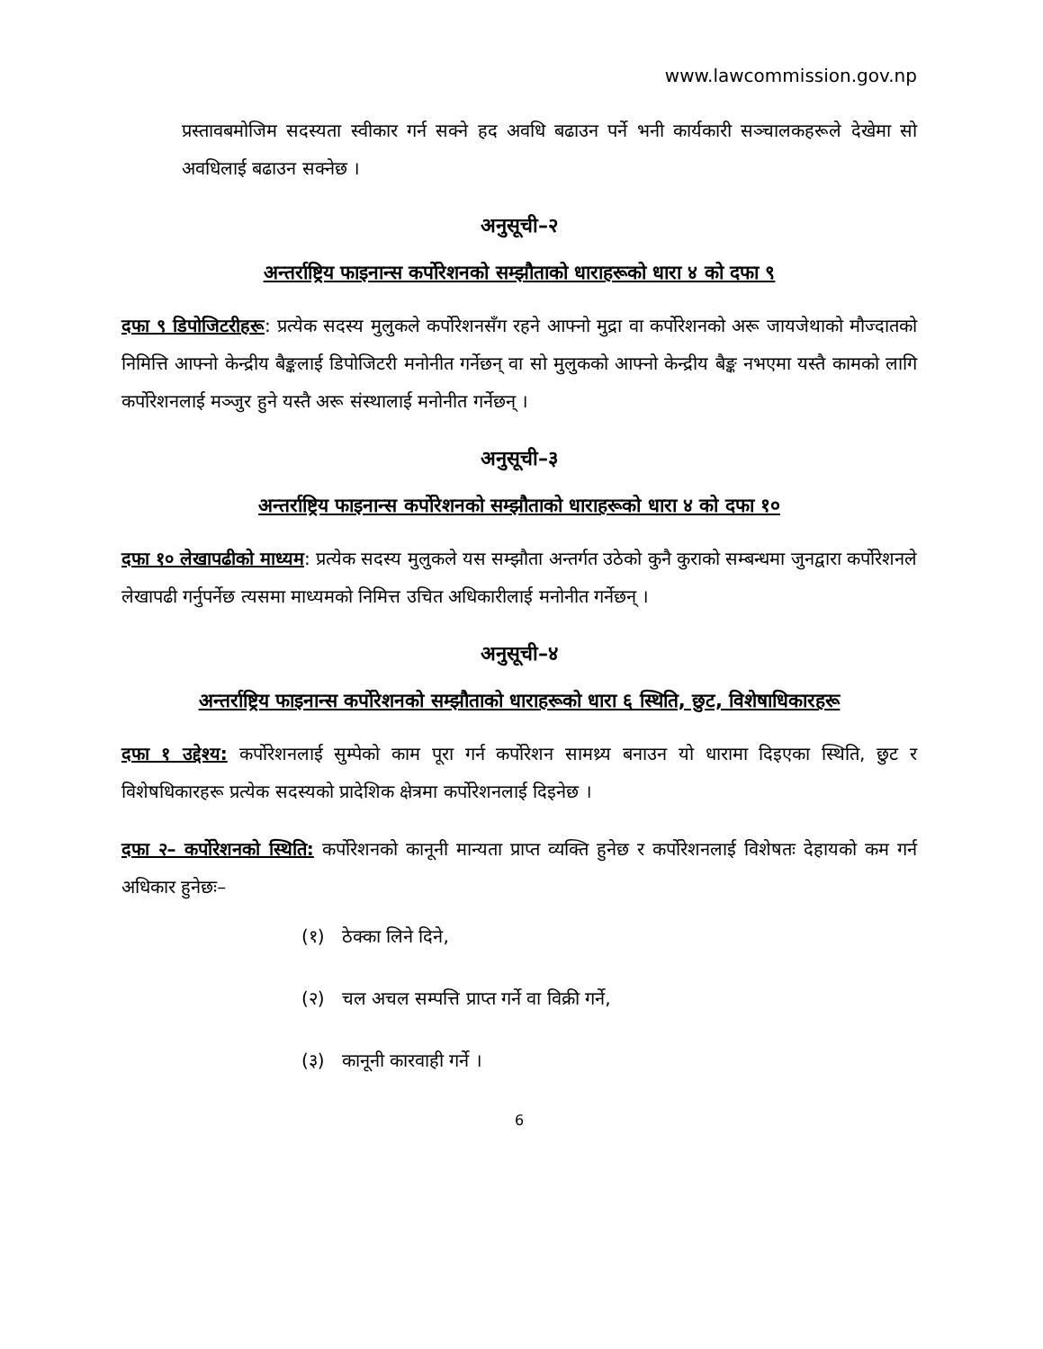www.lawcommission.gov.np
प्रस्तावबमोजिम सदस्यता स्वीकार गर्न सक्ने हद अवधि बढाउन पर्ने भनी कार्यकारी सञ्चालकहरूले देखेमा सो अवधिलाई बढाउन सक्नेछ ।
अनुसूची–२
अन्तर्राष्ट्रिय फाइनान्स कर्पोरेशनको सम्झौताको धाराहरूको धारा ४ को दफा ९
दफा ९ डिपोजिटरीहरू: प्रत्येक सदस्य मुलुकले कर्पोरेशनसँग रहने आफ्नो मुद्रा वा कर्पोरेशनको अरू जायजेथाको मौज्दातको निमित्ति आफ्नो केन्द्रीय बैङ्कलाई डिपोजिटरी मनोनीत गर्नेछन् वा सो मुलुकको आफ्नो केन्द्रीय बैङ्क नभएमा यस्तै कामको लागि कर्पोरेशनलाई मञ्जुर हुने यस्तै अरू संस्थालाई मनोनीत गर्नेछन् ।
अनुसूची–३
अन्तर्राष्ट्रिय फाइनान्स कर्पोरेशनको सम्झौताको धाराहरूको धारा ४ को दफा १०
दफा १० लेखापढीको माध्यम: प्रत्येक सदस्य मुलुकले यस सम्झौता अन्तर्गत उठेको कुनै कुराको सम्बन्धमा जुनद्वारा कर्पोरेशनले लेखापढी गर्नुपर्नेछ त्यसमा माध्यमको निमित्त उचित अधिकारीलाई मनोनीत गर्नेछन् ।
अनुसूची–४
अन्तर्राष्ट्रिय फाइनान्स कर्पोरेशनको सम्झौताको धाराहरूको धारा ६ स्थिति, छुट, विशेषाधिकारहरू
दफा १ उद्देश्य: कर्पोरेशनलाई सुम्पेको काम पूरा गर्न कर्पोरेशन सामथ्र्य बनाउन यो धारामा दिइएका स्थिति, छुट र विशेषधिकारहरू प्रत्येक सदस्यको प्रादेशिक क्षेत्रमा कर्पोरेशनलाई दिइनेछ ।
दफा २– कर्पोरेशनको स्थिति: कर्पोरेशनको कानूनी मान्यता प्राप्त व्यक्ति हुनेछ र कर्पोरेशनलाई विशेषतः देहायको कम गर्न अधिकार हुनेछः–
(१) ठेक्का लिने दिने,
(२) चल अचल सम्पत्ति प्राप्त गर्ने वा विक्री गर्ने,
(३) कानूनी कारवाही गर्ने ।
6